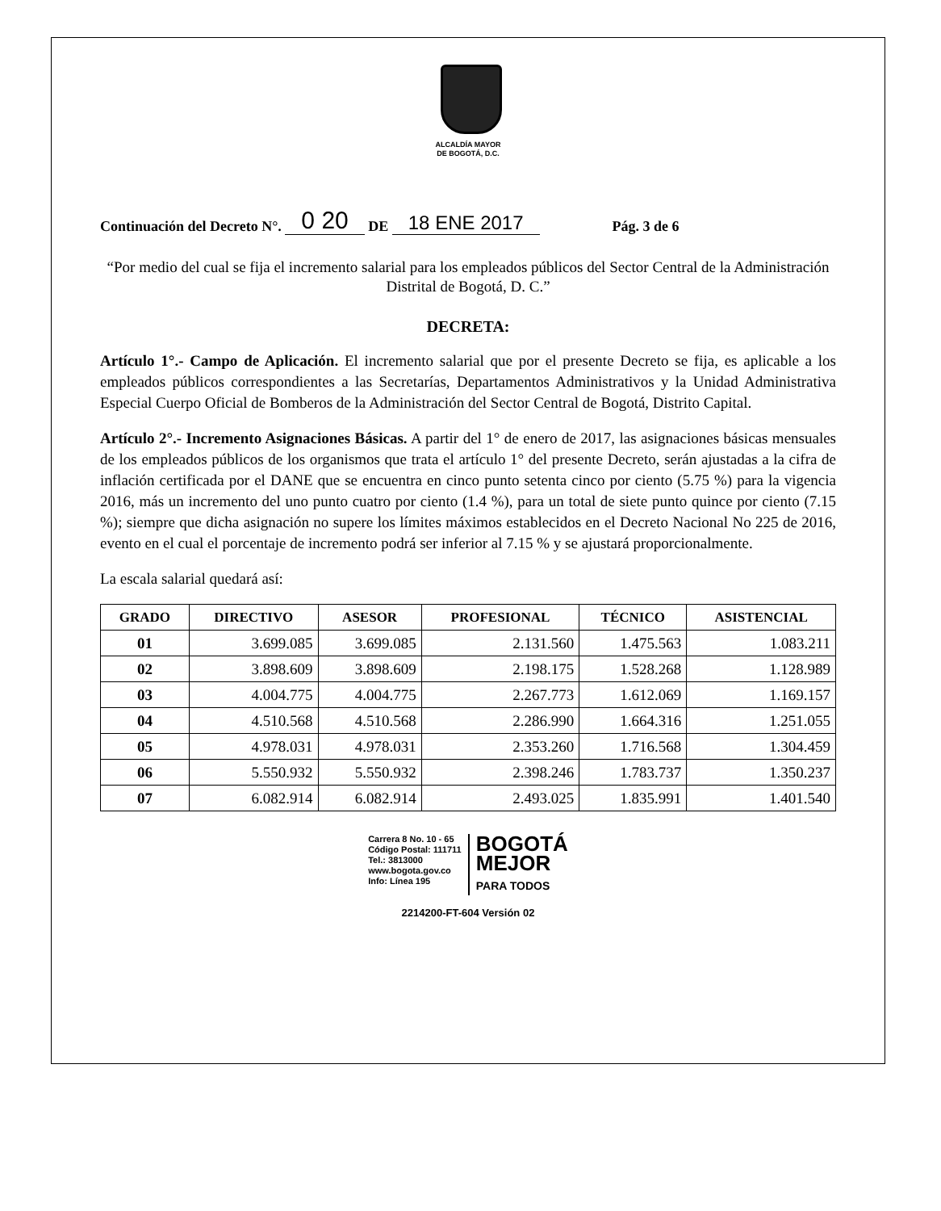ALCALDÍA MAYOR
DE BOGOTÁ, D.C.
Continuación del Decreto N°. 0 20 DE 18 ENE 2017 Pág. 3 de 6
“Por medio del cual se fija el incremento salarial para los empleados públicos del Sector Central de la Administración Distrital de Bogotá, D. C.”
DECRETA:
Artículo 1°.- Campo de Aplicación. El incremento salarial que por el presente Decreto se fija, es aplicable a los empleados públicos correspondientes a las Secretarías, Departamentos Administrativos y la Unidad Administrativa Especial Cuerpo Oficial de Bomberos de la Administración del Sector Central de Bogotá, Distrito Capital.
Artículo 2°.- Incremento Asignaciones Básicas. A partir del 1° de enero de 2017, las asignaciones básicas mensuales de los empleados públicos de los organismos que trata el artículo 1° del presente Decreto, serán ajustadas a la cifra de inflación certificada por el DANE que se encuentra en cinco punto setenta cinco por ciento (5.75 %) para la vigencia 2016, más un incremento del uno punto cuatro por ciento (1.4 %), para un total de siete punto quince por ciento (7.15 %); siempre que dicha asignación no supere los límites máximos establecidos en el Decreto Nacional No 225 de 2016, evento en el cual el porcentaje de incremento podrá ser inferior al 7.15 % y se ajustará proporcionalmente.
La escala salarial quedará así:
| GRADO | DIRECTIVO | ASESOR | PROFESIONAL | TÉCNICO | ASISTENCIAL |
| --- | --- | --- | --- | --- | --- |
| 01 | 3.699.085 | 3.699.085 | 2.131.560 | 1.475.563 | 1.083.211 |
| 02 | 3.898.609 | 3.898.609 | 2.198.175 | 1.528.268 | 1.128.989 |
| 03 | 4.004.775 | 4.004.775 | 2.267.773 | 1.612.069 | 1.169.157 |
| 04 | 4.510.568 | 4.510.568 | 2.286.990 | 1.664.316 | 1.251.055 |
| 05 | 4.978.031 | 4.978.031 | 2.353.260 | 1.716.568 | 1.304.459 |
| 06 | 5.550.932 | 5.550.932 | 2.398.246 | 1.783.737 | 1.350.237 |
| 07 | 6.082.914 | 6.082.914 | 2.493.025 | 1.835.991 | 1.401.540 |
Carrera 8 No. 10 - 65
Código Postal: 111711
Tel.: 3813000
www.bogota.gov.co
Info: Línea 195
BOGOTÁ
MEJOR
PARA TODOS
2214200-FT-604 Versión 02